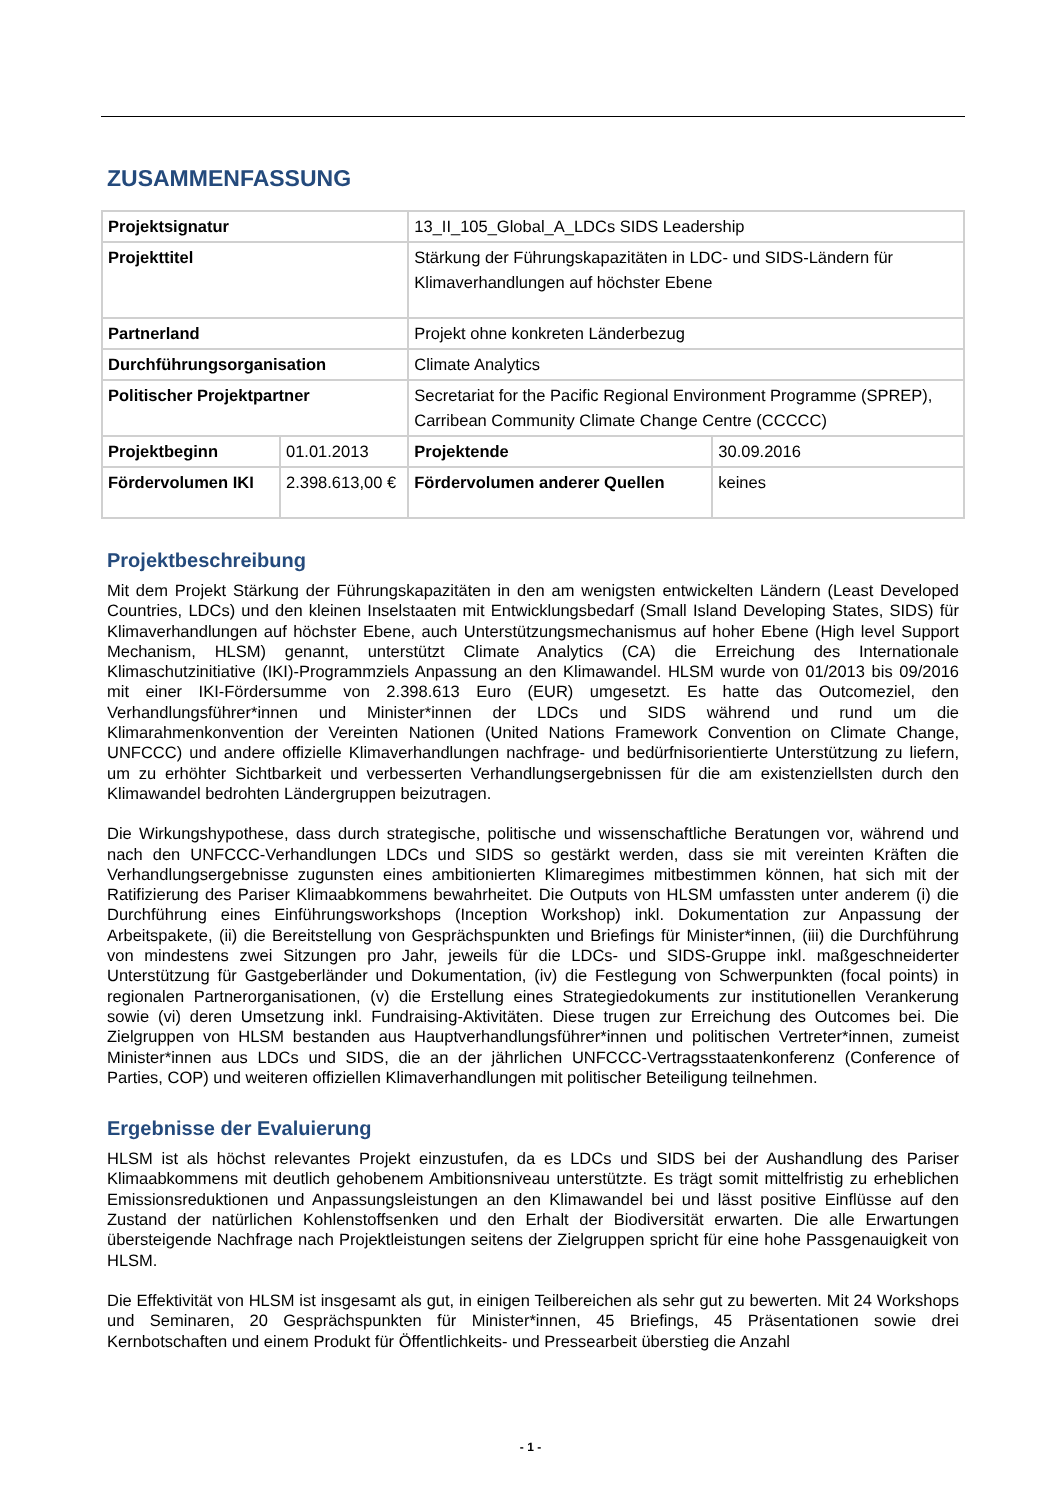ZUSAMMENFASSUNG
| Projektsignatur | | 13_II_105_Global_A_LDCs SIDS Leadership | |
| Projekttitel | | Stärkung der Führungskapazitäten in LDC- und SIDS-Ländern für Klimaverhandlungen auf höchster Ebene | |
| Partnerland | | Projekt ohne konkreten Länderbezug | |
| Durchführungsorganisation | | Climate Analytics | |
| Politischer Projektpartner | | Secretariat for the Pacific Regional Environment Programme (SPREP), Carribean Community Climate Change Centre (CCCCC) | |
| Projektbeginn | 01.01.2013 | Projektende | 30.09.2016 |
| Fördervolumen IKI | 2.398.613,00 € | Fördervolumen anderer Quellen | keines |
Projektbeschreibung
Mit dem Projekt Stärkung der Führungskapazitäten in den am wenigsten entwickelten Ländern (Least Developed Countries, LDCs) und den kleinen Inselstaaten mit Entwicklungsbedarf (Small Island Developing States, SIDS) für Klimaverhandlungen auf höchster Ebene, auch Unterstützungsmechanismus auf hoher Ebene (High level Support Mechanism, HLSM) genannt, unterstützt Climate Analytics (CA) die Erreichung des Internationale Klimaschutzinitiative (IKI)-Programmziels Anpassung an den Klimawandel. HLSM wurde von 01/2013 bis 09/2016 mit einer IKI-Fördersumme von 2.398.613 Euro (EUR) umgesetzt. Es hatte das Outcomeziel, den Verhandlungsführer*innen und Minister*innen der LDCs und SIDS während und rund um die Klimarahmenkonvention der Vereinten Nationen (United Nations Framework Convention on Climate Change, UNFCCC) und andere offizielle Klimaverhandlungen nachfrage- und bedürfnisorientierte Unterstützung zu liefern, um zu erhöhter Sichtbarkeit und verbesserten Verhandlungsergebnissen für die am existenziellsten durch den Klimawandel bedrohten Ländergruppen beizutragen.
Die Wirkungshypothese, dass durch strategische, politische und wissenschaftliche Beratungen vor, während und nach den UNFCCC-Verhandlungen LDCs und SIDS so gestärkt werden, dass sie mit vereinten Kräften die Verhandlungsergebnisse zugunsten eines ambitionierten Klimaregimes mitbestimmen können, hat sich mit der Ratifizierung des Pariser Klimaabkommens bewahrheitet. Die Outputs von HLSM umfassten unter anderem (i) die Durchführung eines Einführungsworkshops (Inception Workshop) inkl. Dokumentation zur Anpassung der Arbeitspakete, (ii) die Bereitstellung von Gesprächspunkten und Briefings für Minister*innen, (iii) die Durchführung von mindestens zwei Sitzungen pro Jahr, jeweils für die LDCs- und SIDS-Gruppe inkl. maßgeschneiderter Unterstützung für Gastgeberländer und Dokumentation, (iv) die Festlegung von Schwerpunkten (focal points) in regionalen Partnerorganisationen, (v) die Erstellung eines Strategiedokuments zur institutionellen Verankerung sowie (vi) deren Umsetzung inkl. Fundraising-Aktivitäten. Diese trugen zur Erreichung des Outcomes bei. Die Zielgruppen von HLSM bestanden aus Hauptverhandlungsführer*innen und politischen Vertreter*innen, zumeist Minister*innen aus LDCs und SIDS, die an der jährlichen UNFCCC-Vertragsstaatenkonferenz (Conference of Parties, COP) und weiteren offiziellen Klimaverhandlungen mit politischer Beteiligung teilnehmen.
Ergebnisse der Evaluierung
HLSM ist als höchst relevantes Projekt einzustufen, da es LDCs und SIDS bei der Aushandlung des Pariser Klimaabkommens mit deutlich gehobenem Ambitionsniveau unterstützte. Es trägt somit mittelfristig zu erheblichen Emissionsreduktionen und Anpassungsleistungen an den Klimawandel bei und lässt positive Einflüsse auf den Zustand der natürlichen Kohlenstoffsenken und den Erhalt der Biodiversität erwarten. Die alle Erwartungen übersteigende Nachfrage nach Projektleistungen seitens der Zielgruppen spricht für eine hohe Passgenauigkeit von HLSM.
Die Effektivität von HLSM ist insgesamt als gut, in einigen Teilbereichen als sehr gut zu bewerten. Mit 24 Workshops und Seminaren, 20 Gesprächspunkten für Minister*innen, 45 Briefings, 45 Präsentationen sowie drei Kernbotschaften und einem Produkt für Öffentlichkeits- und Pressearbeit überstieg die Anzahl
- 1 -